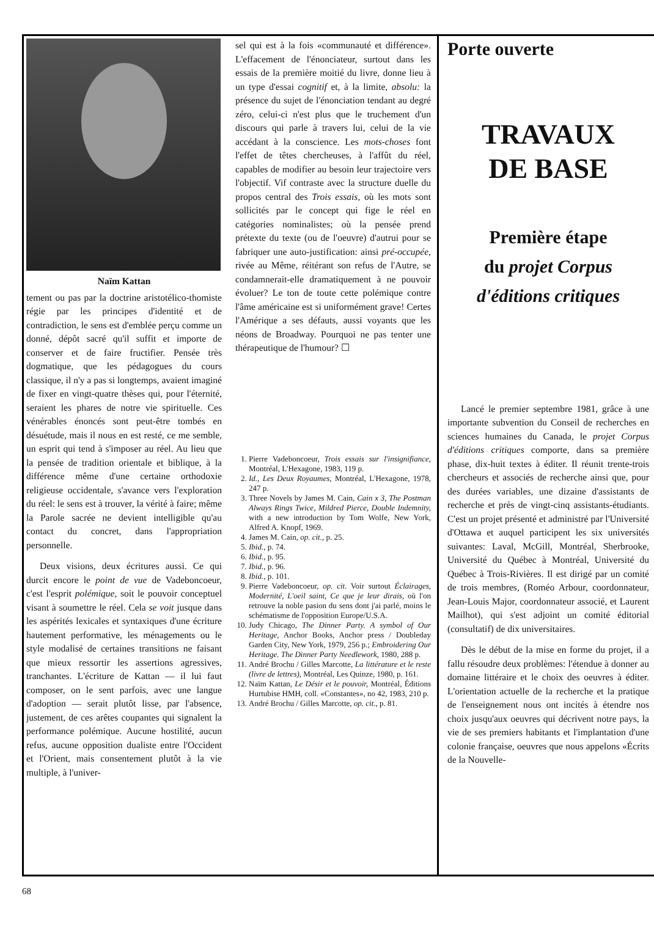Naïm Kattan
tement ou pas par la doctrine aristotélico-thomiste régie par les principes d'identité et de contradiction, le sens est d'emblée perçu comme un donné, dépôt sacré qu'il suffit et importe de conserver et de faire fructifier. Pensée très dogmatique, que les pédagogues du cours classique, il n'y a pas si longtemps, avaient imaginé de fixer en vingt-quatre thèses qui, pour l'éternité, seraient les phares de notre vie spirituelle. Ces vénérables énoncés sont peut-être tombés en désuétude, mais il nous en est resté, ce me semble, un esprit qui tend à s'imposer au réel. Au lieu que la pensée de tradition orientale et biblique, à la différence même d'une certaine orthodoxie religieuse occidentale, s'avance vers l'exploration du réel: le sens est à trouver, la vérité à faire; même la Parole sacrée ne devient intelligible qu'au contact du concret, dans l'appropriation personnelle.
Deux visions, deux écritures aussi. Ce qui durcit encore le point de vue de Vadeboncoeur, c'est l'esprit polémique, soit le pouvoir conceptuel visant à soumettre le réel. Cela se voit jusque dans les aspérités lexicales et syntaxiques d'une écriture hautement performative, les ménagements ou le style modalisé de certaines transitions ne faisant que mieux ressortir les assertions agressives, tranchantes. L'écriture de Kattan — il lui faut composer, on le sent parfois, avec une langue d'adoption — serait plutôt lisse, par l'absence, justement, de ces arêtes coupantes qui signalent la performance polémique. Aucune hostilité, aucun refus, aucune opposition dualiste entre l'Occident et l'Orient, mais consentement plutôt à la vie multiple, à l'univer-
sel qui est à la fois «communauté et différence». L'effacement de l'énonciateur, surtout dans les essais de la première moitié du livre, donne lieu à un type d'essai cognitif et, à la limite, absolu: la présence du sujet de l'énonciation tendant au degré zéro, celui-ci n'est plus que le truchement d'un discours qui parle à travers lui, celui de la vie accédant à la conscience. Les mots-choses font l'effet de têtes chercheuses, à l'affût du réel, capables de modifier au besoin leur trajectoire vers l'objectif. Vif contraste avec la structure duelle du propos central des Trois essais, où les mots sont sollicités par le concept qui fige le réel en catégories nominalistes; où la pensée prend prétexte du texte (ou de l'oeuvre) d'autrui pour se fabriquer une auto-justification: ainsi pré-occupée, rivée au Même, réitérant son refus de l'Autre, se condamnerait-elle dramatiquement à ne pouvoir évoluer? Le ton de toute cette polémique contre l'âme américaine est si uniformément grave! Certes l'Amérique a ses défauts, aussi voyants que les néons de Broadway. Pourquoi ne pas tenter une thérapeutique de l'humour? ☐
1. Pierre Vadeboncoeur, Trois essais sur l'insignifiance, Montréal, L'Hexagone, 1983, 119 p.
2. Id., Les Deux Royaumes, Montréal, L'Hexagone, 1978, 247 p.
3. Three Novels by James M. Cain, Cain x 3, The Postman Always Rings Twice, Mildred Pierce, Double Indemnity, with a new introduction by Tom Wolfe, New York, Alfred A. Knopf, 1969.
4. James M. Cain, op. cit., p. 25.
5. Ibid., p. 74.
6. Ibid., p. 95.
7. Ibid., p. 96.
8. Ibid., p. 101.
9. Pierre Vadeboncoeur, op. cit. Voir surtout Éclairages, Modernité, L'oeil saint, Ce que je leur dirais, où l'on retrouve la noble pasion du sens dont j'ai parlé, moins le schématisme de l'opposition Europe/U.S.A.
10. Judy Chicago, The Dinner Party. A symbol of Our Heritage, Anchor Books, Anchor press / Doubleday Garden City, New York, 1979, 256 p.; Embroidering Our Heritage. The Dinner Party Needlework, 1980, 288 p.
11. André Brochu / Gilles Marcotte, La littérature et le reste (livre de lettres), Montréal, Les Quinze, 1980, p. 161.
12. Naïm Kattan, Le Désir et le pouvoir, Montréal, Éditions Hurtubise HMH, coll. «Constantes», no 42, 1983, 210 p.
13. André Brochu / Gilles Marcotte, op. cit., p. 81.
Porte ouverte
TRAVAUX
DE BASE
Première étape
du projet Corpus
d'éditions critiques
Lancé le premier septembre 1981, grâce à une importante subvention du Conseil de recherches en sciences humaines du Canada, le projet Corpus d'éditions critiques comporte, dans sa première phase, dix-huit textes à éditer. Il réunit trente-trois chercheurs et associés de recherche ainsi que, pour des durées variables, une dizaine d'assistants de recherche et près de vingt-cinq assistants-étudiants. C'est un projet présenté et administré par l'Université d'Ottawa et auquel participent les six universités suivantes: Laval, McGill, Montréal, Sherbrooke, Université du Québec à Montréal, Université du Québec à Trois-Rivières. Il est dirigé par un comité de trois membres, (Roméo Arbour, coordonnateur, Jean-Louis Major, coordonnateur associé, et Laurent Mailhot), qui s'est adjoint un comité éditorial (consultatif) de dix universitaires.
Dès le début de la mise en forme du projet, il a fallu résoudre deux problèmes: l'étendue à donner au domaine littéraire et le choix des oeuvres à éditer. L'orientation actuelle de la recherche et la pratique de l'enseignement nous ont incités à étendre nos choix jusqu'aux oeuvres qui décrivent notre pays, la vie de ses premiers habitants et l'implantation d'une colonie française, oeuvres que nous appelons «Écrits de la Nouvelle-
68